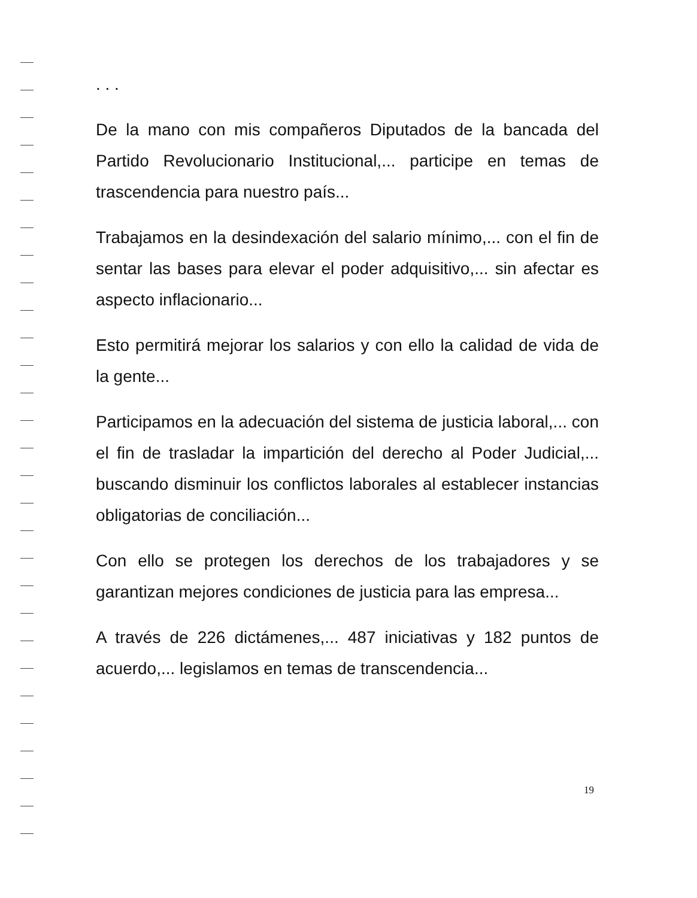. . .
De la mano con mis compañeros Diputados de la bancada del Partido Revolucionario Institucional,... participe en temas de trascendencia para nuestro país...
Trabajamos en la desindexación del salario mínimo,... con el fin de sentar las bases para elevar el poder adquisitivo,... sin afectar es aspecto inflacionario...
Esto permitirá mejorar los salarios y con ello la calidad de vida de la gente...
Participamos en la adecuación del sistema de justicia laboral,... con el fin de trasladar la impartición del derecho al Poder Judicial,... buscando disminuir los conflictos laborales al establecer instancias obligatorias de conciliación...
Con ello se protegen los derechos de los trabajadores y se garantizan mejores condiciones de justicia para las empresa...
A través de 226 dictámenes,... 487 iniciativas y 182 puntos de acuerdo,... legislamos en temas de transcendencia...
19